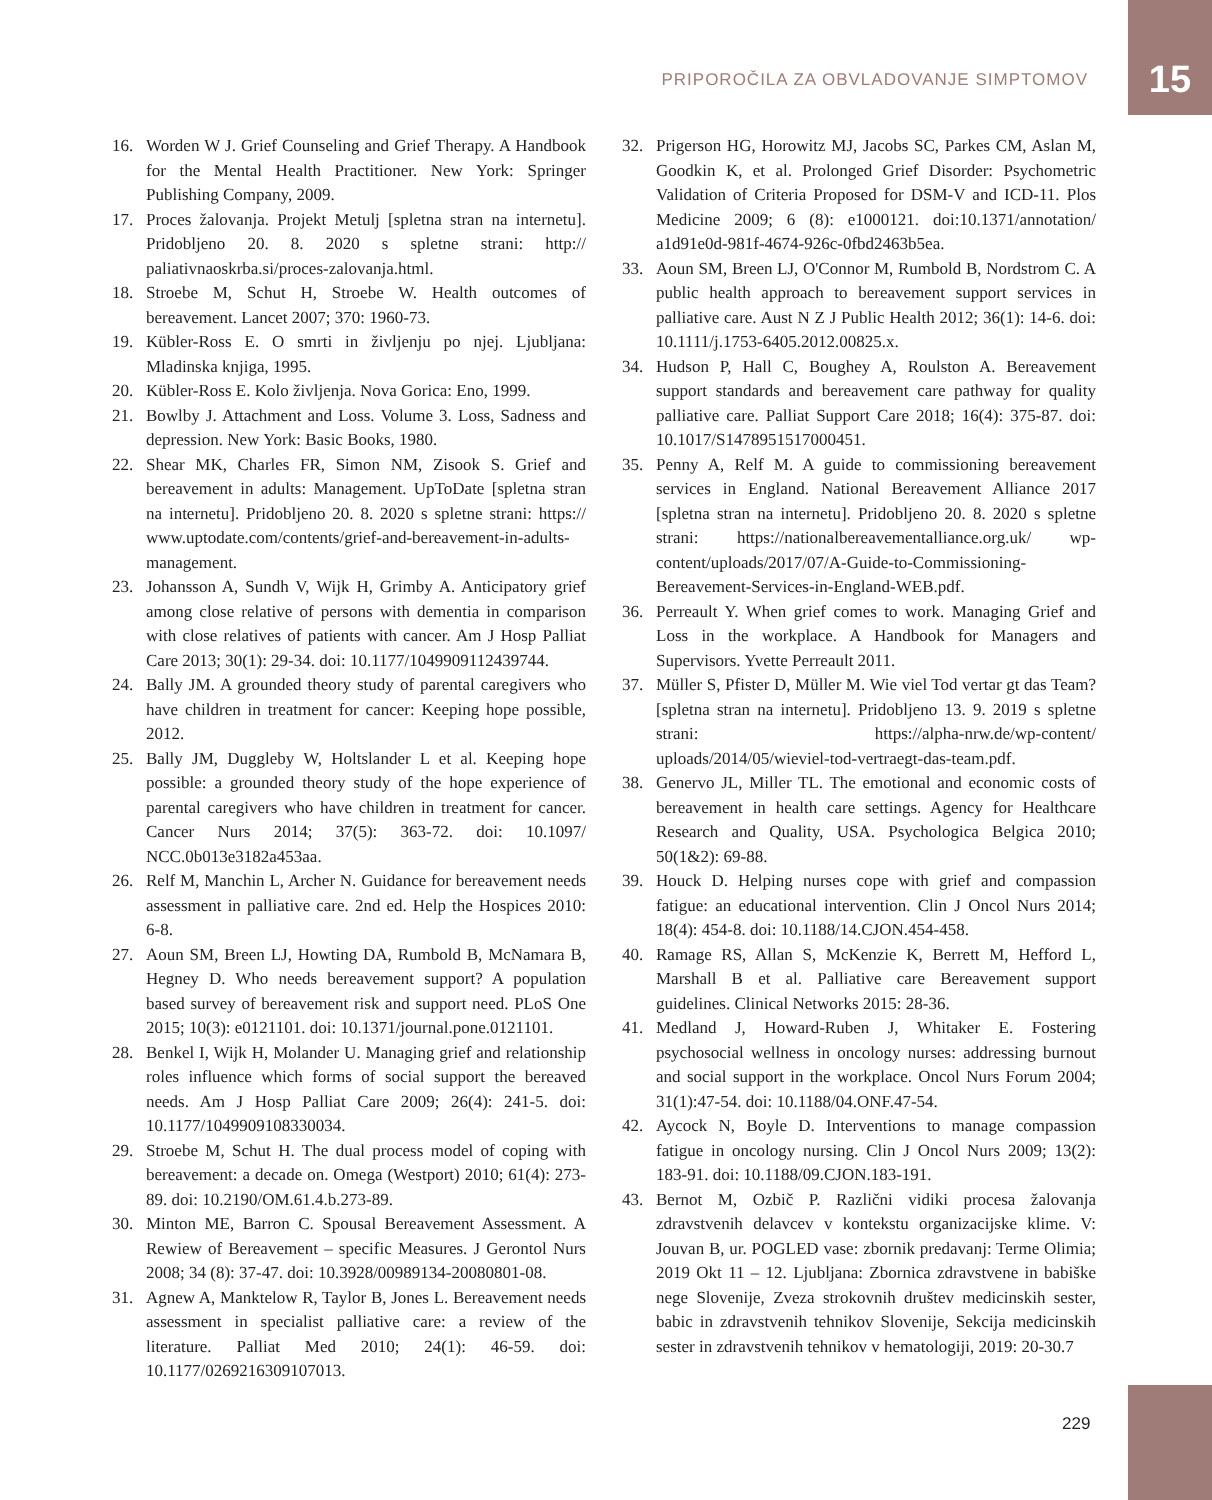PRIPOROČILA ZA OBVLADOVANJE SIMPTOMOV 15
16. Worden W J. Grief Counseling and Grief Therapy. A Handbook for the Mental Health Practitioner. New York: Springer Publishing Company, 2009.
17. Proces žalovanja. Projekt Metulj [spletna stran na internetu]. Pridobljeno 20. 8. 2020 s spletne strani: http:// paliativnaoskrba.si/proces-zalovanja.html.
18. Stroebe M, Schut H, Stroebe W. Health outcomes of bereavement. Lancet 2007; 370: 1960-73.
19. Kübler-Ross E. O smrti in življenju po njej. Ljubljana: Mladinska knjiga, 1995.
20. Kübler-Ross E. Kolo življenja. Nova Gorica: Eno, 1999.
21. Bowlby J. Attachment and Loss. Volume 3. Loss, Sadness and depression. New York: Basic Books, 1980.
22. Shear MK, Charles FR, Simon NM, Zisook S. Grief and bereavement in adults: Management. UpToDate [spletna stran na internetu]. Pridobljeno 20. 8. 2020 s spletne strani: https:// www.uptodate.com/contents/grief-and-bereavement-in-adults-management.
23. Johansson A, Sundh V, Wijk H, Grimby A. Anticipatory grief among close relative of persons with dementia in comparison with close relatives of patients with cancer. Am J Hosp Palliat Care 2013; 30(1): 29-34. doi: 10.1177/1049909112439744.
24. Bally JM. A grounded theory study of parental caregivers who have children in treatment for cancer: Keeping hope possible, 2012.
25. Bally JM, Duggleby W, Holtslander L et al. Keeping hope possible: a grounded theory study of the hope experience of parental caregivers who have children in treatment for cancer. Cancer Nurs 2014; 37(5): 363-72. doi: 10.1097/ NCC.0b013e3182a453aa.
26. Relf M, Manchin L, Archer N. Guidance for bereavement needs assessment in palliative care. 2nd ed. Help the Hospices 2010: 6-8.
27. Aoun SM, Breen LJ, Howting DA, Rumbold B, McNamara B, Hegney D. Who needs bereavement support? A population based survey of bereavement risk and support need. PLoS One 2015; 10(3): e0121101. doi: 10.1371/journal.pone.0121101.
28. Benkel I, Wijk H, Molander U. Managing grief and relationship roles influence which forms of social support the bereaved needs. Am J Hosp Palliat Care 2009; 26(4): 241-5. doi: 10.1177/1049909108330034.
29. Stroebe M, Schut H. The dual process model of coping with bereavement: a decade on. Omega (Westport) 2010; 61(4): 273-89. doi: 10.2190/OM.61.4.b.273-89.
30. Minton ME, Barron C. Spousal Bereavement Assessment. A Rewiew of Bereavement – specific Measures. J Gerontol Nurs 2008; 34 (8): 37-47. doi: 10.3928/00989134-20080801-08.
31. Agnew A, Manktelow R, Taylor B, Jones L. Bereavement needs assessment in specialist palliative care: a review of the literature. Palliat Med 2010; 24(1): 46-59. doi: 10.1177/0269216309107013.
32. Prigerson HG, Horowitz MJ, Jacobs SC, Parkes CM, Aslan M, Goodkin K, et al. Prolonged Grief Disorder: Psychometric Validation of Criteria Proposed for DSM-V and ICD-11. Plos Medicine 2009; 6 (8): e1000121. doi:10.1371/annotation/ a1d91e0d-981f-4674-926c-0fbd2463b5ea.
33. Aoun SM, Breen LJ, O'Connor M, Rumbold B, Nordstrom C. A public health approach to bereavement support services in palliative care. Aust N Z J Public Health 2012; 36(1): 14-6. doi: 10.1111/j.1753-6405.2012.00825.x.
34. Hudson P, Hall C, Boughey A, Roulston A. Bereavement support standards and bereavement care pathway for quality palliative care. Palliat Support Care 2018; 16(4): 375-87. doi: 10.1017/S1478951517000451.
35. Penny A, Relf M. A guide to commissioning bereavement services in England. National Bereavement Alliance 2017 [spletna stran na internetu]. Pridobljeno 20. 8. 2020 s spletne strani: https://nationalbereavementalliance.org.uk/ wp-content/uploads/2017/07/A-Guide-to-Commissioning-Bereavement-Services-in-England-WEB.pdf.
36. Perreault Y. When grief comes to work. Managing Grief and Loss in the workplace. A Handbook for Managers and Supervisors. Yvette Perreault 2011.
37. Müller S, Pfister D, Müller M. Wie viel Tod vertar gt das Team? [spletna stran na internetu]. Pridobljeno 13. 9. 2019 s spletne strani: https://alpha-nrw.de/wp-content/ uploads/2014/05/wieviel-tod-vertraegt-das-team.pdf.
38. Genervo JL, Miller TL. The emotional and economic costs of bereavement in health care settings. Agency for Healthcare Research and Quality, USA. Psychologica Belgica 2010; 50(1&2): 69-88.
39. Houck D. Helping nurses cope with grief and compassion fatigue: an educational intervention. Clin J Oncol Nurs 2014; 18(4): 454-8. doi: 10.1188/14.CJON.454-458.
40. Ramage RS, Allan S, McKenzie K, Berrett M, Hefford L, Marshall B et al. Palliative care Bereavement support guidelines. Clinical Networks 2015: 28-36.
41. Medland J, Howard-Ruben J, Whitaker E. Fostering psychosocial wellness in oncology nurses: addressing burnout and social support in the workplace. Oncol Nurs Forum 2004; 31(1):47-54. doi: 10.1188/04.ONF.47-54.
42. Aycock N, Boyle D. Interventions to manage compassion fatigue in oncology nursing. Clin J Oncol Nurs 2009; 13(2): 183-91. doi: 10.1188/09.CJON.183-191.
43. Bernot M, Ozbič P. Različni vidiki procesa žalovanja zdravstvenih delavcev v kontekstu organizacijske klime. V: Jouvan B, ur. POGLED vase: zbornik predavanj: Terme Olimia; 2019 Okt 11 – 12. Ljubljana: Zbornica zdravstvene in babiške nege Slovenije, Zveza strokovnih društev medicinskih sester, babic in zdravstvenih tehnikov Slovenije, Sekcija medicinskih sester in zdravstvenih tehnikov v hematologiji, 2019: 20-30.7
229